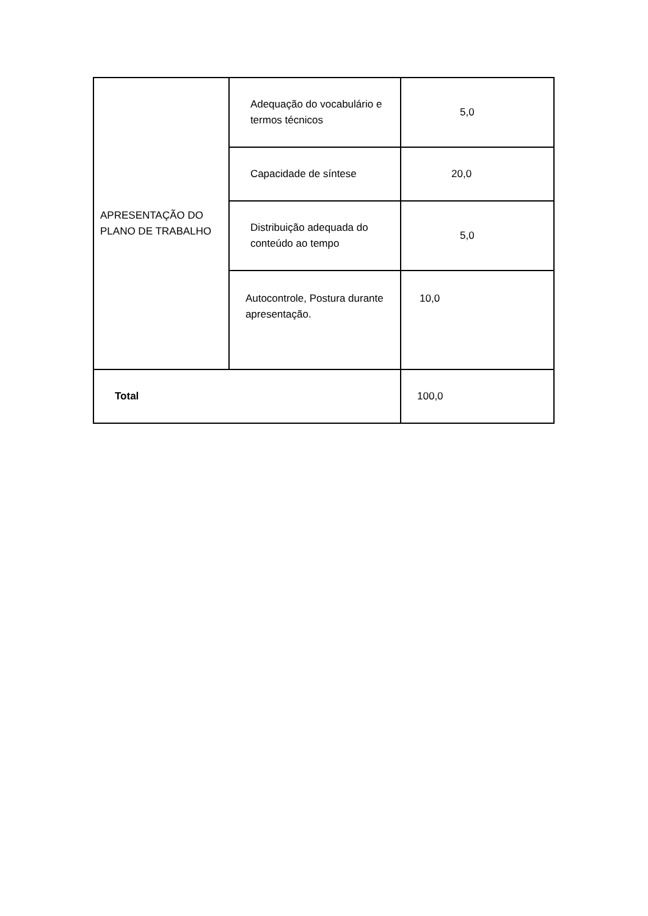| APRESENTAÇÃO DO PLANO DE TRABALHO | Adequação do vocabulário e termos técnicos | 5,0 |
| | Capacidade de síntese | 20,0 |
| | Distribuição adequada do conteúdo ao tempo | 5,0 |
| | Autocontrole, Postura durante apresentação. | 10,0 |
| Total | | 100,0 |